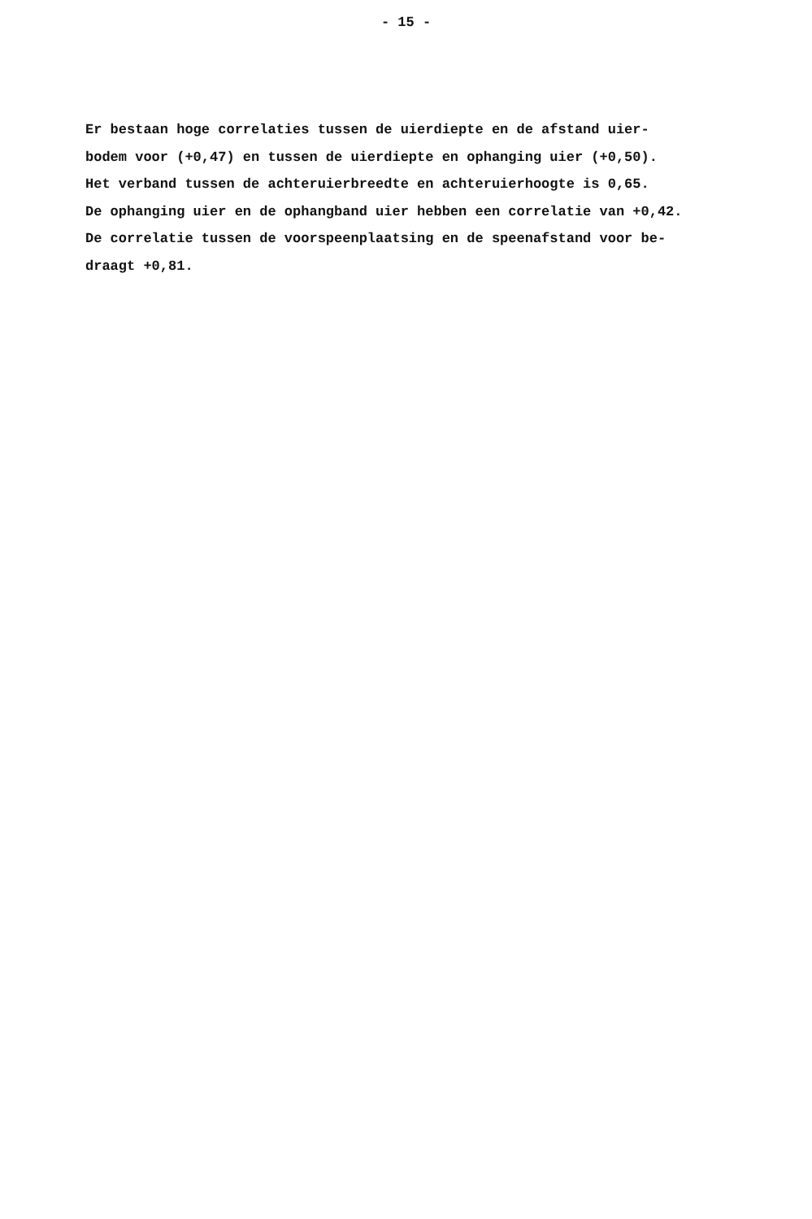- 15 -
Er bestaan hoge correlaties tussen de uierdiepte en de afstand uier- bodem voor (+0,47) en tussen de uierdiepte en ophanging uier (+0,50). Het verband tussen de achteruierbreedte en achteruierhoogte is 0,65. De ophanging uier en de ophangband uier hebben een correlatie van +0,42. De correlatie tussen de voorspeenplaatsing en de speenafstand voor be- draagt +0,81.